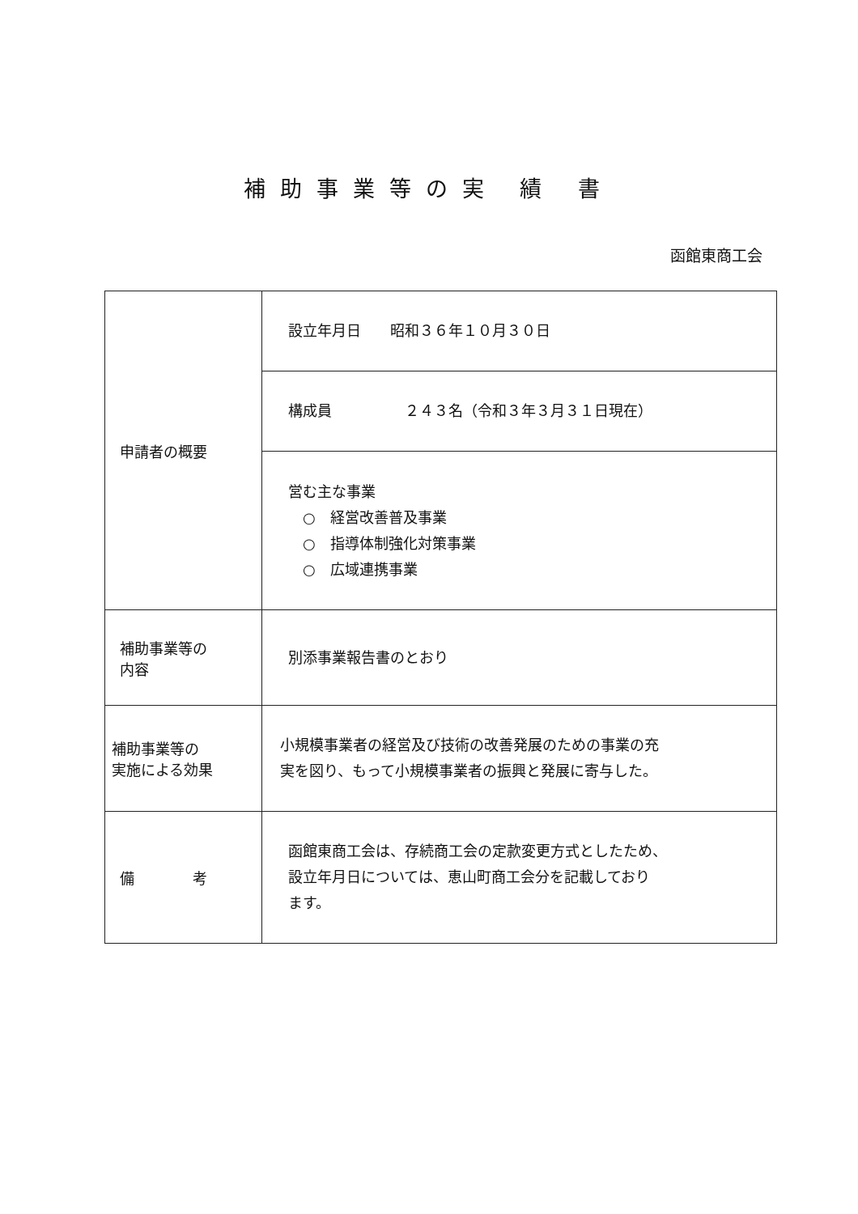補助事業等の実 績 書
函館東商工会
| 申請者の概要 | 設立年月日 昭和３６年１０月３０日 |
| | 構成員 ２４３名（令和３年３月３１日現在） |
| | 営む主な事業 ○ 経営改善普及事業 ○ 指導体制強化対策事業 ○ 広域連携事業 |
| 補助事業等の 内容 | 別添事業報告書のとおり |
| 補助事業等の 実施による効果 | 小規模事業者の経営及び技術の改善発展のための事業の充 実を図り、もって小規模事業者の振興と発展に寄与した。 |
| 備 考 | 函館東商工会は、存続商工会の定款変更方式としたため、 設立年月日については、恵山町商工会分を記載しており ます。 |